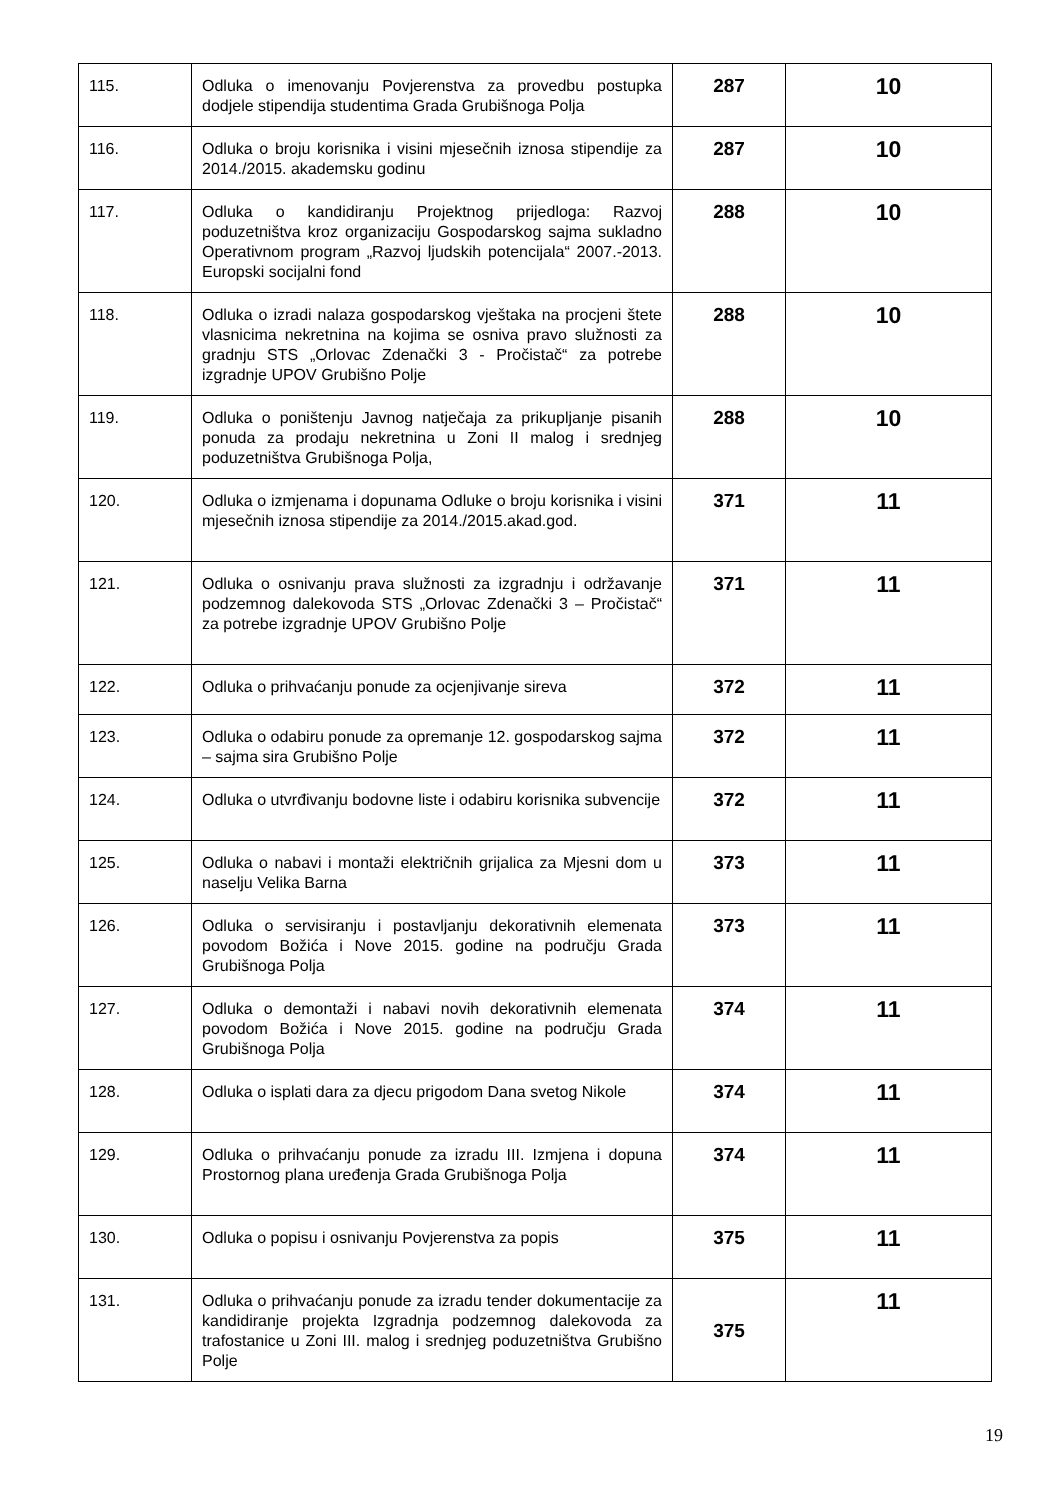| 115. | Odluka o imenovanju Povjerenstva za provedbu postupka dodjele stipendija studentima Grada Grubišnoga Polja | 287 | 10 |
| 116. | Odluka o broju korisnika i visini mjesečnih iznosa stipendije za 2014./2015. akademsku godinu | 287 | 10 |
| 117. | Odluka o kandidiranju Projektnog prijedloga: Razvoj poduzetništva kroz organizaciju Gospodarskog sajma sukladno Operativnom program „Razvoj ljudskih potencijala“ 2007.-2013. Europski socijalni fond | 288 | 10 |
| 118. | Odluka o izradi nalaza gospodarskog vještaka na procjeni štete vlasnicima nekretnina na kojima se osniva pravo služnosti za gradnju STS „Orlovac Zdenački 3 - Pročistač“ za potrebe izgradnje UPOV Grubišno Polje | 288 | 10 |
| 119. | Odluka o poništenju Javnog natječaja za prikupljanje pisanih ponuda za prodaju nekretnina u Zoni II malog i srednjeg poduzetništva Grubišnoga Polja, | 288 | 10 |
| 120. | Odluka o izmjenama i dopunama Odluke o broju korisnika i visini mjesečnih iznosa stipendije za 2014./2015.akad.god. | 371 | 11 |
| 121. | Odluka o osnivanju prava služnosti za izgradnju i održavanje podzemnog dalekovoda STS „Orlovac Zdenački 3 – Pročistač“ za potrebe izgradnje UPOV Grubišno Polje | 371 | 11 |
| 122. | Odluka o prihvaćanju ponude za ocjenjivanje sireva | 372 | 11 |
| 123. | Odluka o odabiru ponude za opremanje 12. gospodarskog sajma – sajma sira Grubišno Polje | 372 | 11 |
| 124. | Odluka o utvrđivanju bodovne liste i odabiru korisnika subvencije | 372 | 11 |
| 125. | Odluka o nabavi i montaži električnih grijalica za Mjesni dom u naselju Velika Barna | 373 | 11 |
| 126. | Odluka o servisiranju i postavljanju dekorativnih elemenata povodom Božića i Nove 2015. godine na području Grada Grubišnoga Polja | 373 | 11 |
| 127. | Odluka o demontaži i nabavi novih dekorativnih elemenata povodom Božića i Nove 2015. godine na području Grada Grubišnoga Polja | 374 | 11 |
| 128. | Odluka o isplati dara za djecu prigodom Dana svetog Nikole | 374 | 11 |
| 129. | Odluka o prihvaćanju ponude za izradu III. Izmjena i dopuna Prostornog plana uređenja Grada Grubišnoga Polja | 374 | 11 |
| 130. | Odluka o popisu i osnivanju Povjerenstva za popis | 375 | 11 |
| 131. | Odluka o prihvaćanju ponude za izradu tender dokumentacije za kandidiranje projekta Izgradnja podzemnog dalekovoda za trafostanice u Zoni III. malog i srednjeg poduzetništva Grubišno Polje | 375 | 11 |
19